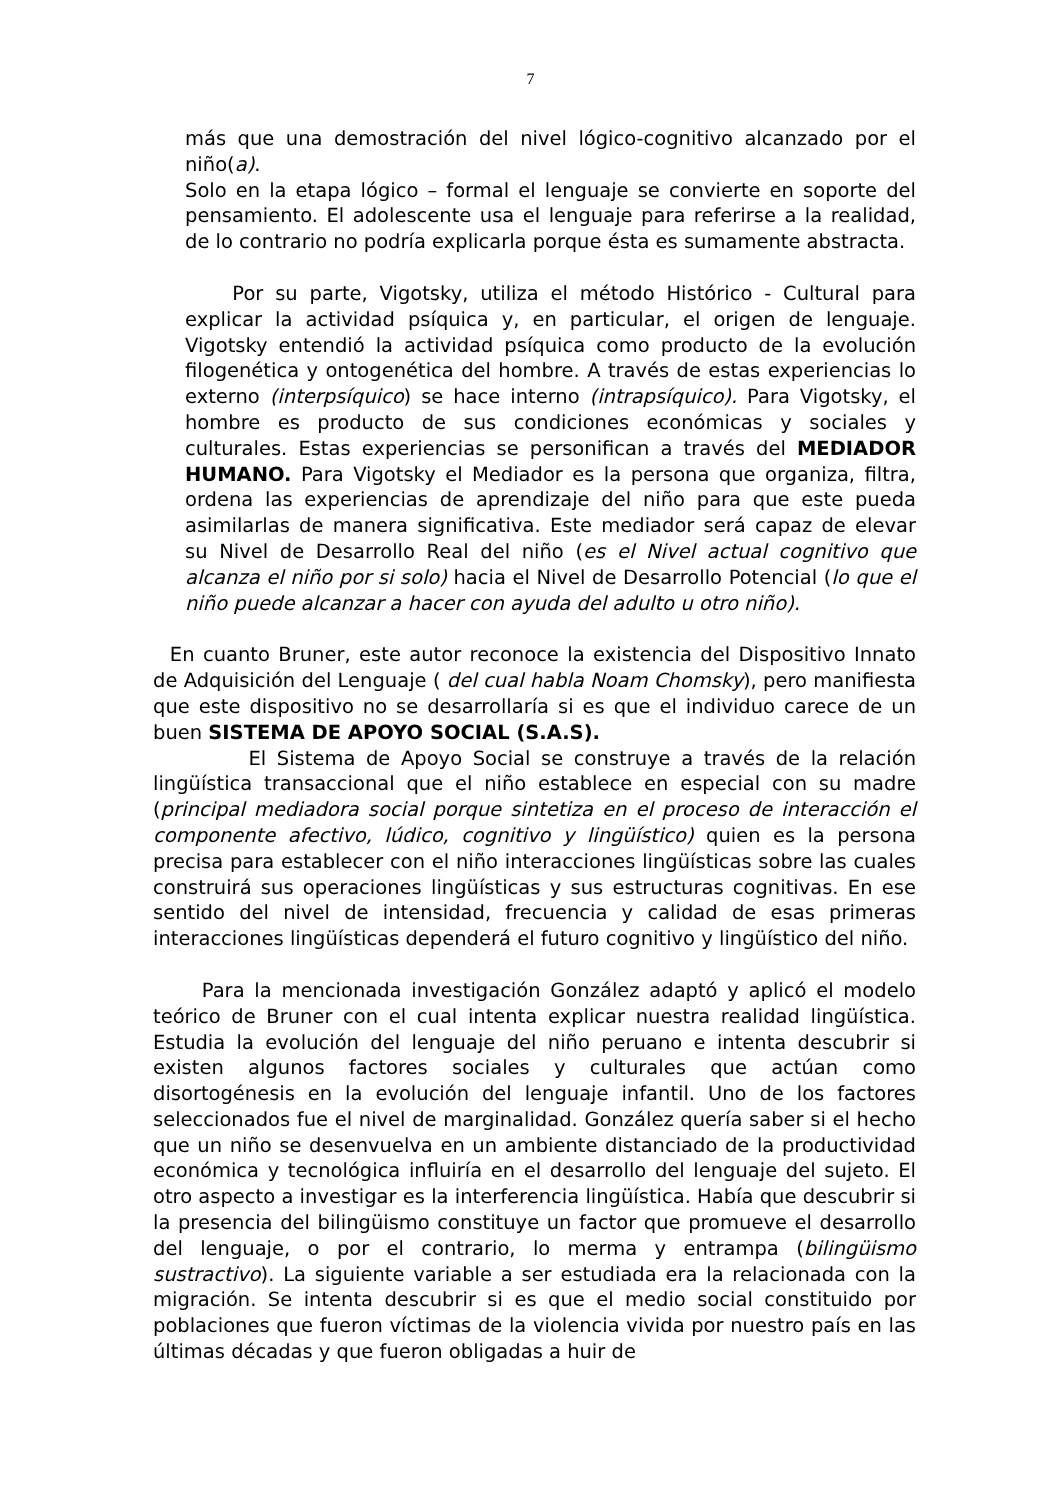7
más que una demostración del nivel lógico-cognitivo alcanzado por el niño(a).
Solo en la etapa lógico – formal el lenguaje se convierte en soporte del pensamiento. El adolescente usa el lenguaje para referirse a la realidad, de lo contrario no podría explicarla porque ésta es sumamente abstracta.
Por su parte, Vigotsky, utiliza el método Histórico - Cultural para explicar la actividad psíquica y, en particular, el origen de lenguaje. Vigotsky entendió la actividad psíquica como producto de la evolución filogenética y ontogenética del hombre. A través de estas experiencias lo externo (interpsíquico) se hace interno (intrapsíquico). Para Vigotsky, el hombre es producto de sus condiciones económicas y sociales y culturales. Estas experiencias se personifican a través del MEDIADOR HUMANO. Para Vigotsky el Mediador es la persona que organiza, filtra, ordena las experiencias de aprendizaje del niño para que este pueda asimilarlas de manera significativa. Este mediador será capaz de elevar su Nivel de Desarrollo Real del niño (es el Nivel actual cognitivo que alcanza el niño por si solo) hacia el Nivel de Desarrollo Potencial (lo que el niño puede alcanzar a hacer con ayuda del adulto u otro niño).
En cuanto Bruner, este autor reconoce la existencia del Dispositivo Innato de Adquisición del Lenguaje ( del cual habla Noam Chomsky), pero manifiesta que este dispositivo no se desarrollaría si es que el individuo carece de un buen SISTEMA DE APOYO SOCIAL (S.A.S).
El Sistema de Apoyo Social se construye a través de la relación lingüística transaccional que el niño establece en especial con su madre (principal mediadora social porque sintetiza en el proceso de interacción el componente afectivo, lúdico, cognitivo y lingüístico) quien es la persona precisa para establecer con el niño interacciones lingüísticas sobre las cuales construirá sus operaciones lingüísticas y sus estructuras cognitivas. En ese sentido del nivel de intensidad, frecuencia y calidad de esas primeras interacciones lingüísticas dependerá el futuro cognitivo y lingüístico del niño.
Para la mencionada investigación González adaptó y aplicó el modelo teórico de Bruner con el cual intenta explicar nuestra realidad lingüística. Estudia la evolución del lenguaje del niño peruano e intenta descubrir si existen algunos factores sociales y culturales que actúan como disortogénesis en la evolución del lenguaje infantil. Uno de los factores seleccionados fue el nivel de marginalidad. González quería saber si el hecho que un niño se desenvuelva en un ambiente distanciado de la productividad económica y tecnológica influiría en el desarrollo del lenguaje del sujeto. El otro aspecto a investigar es la interferencia lingüística. Había que descubrir si la presencia del bilingüismo constituye un factor que promueve el desarrollo del lenguaje, o por el contrario, lo merma y entrampa (bilingüismo sustractivo). La siguiente variable a ser estudiada era la relacionada con la migración. Se intenta descubrir si es que el medio social constituido por poblaciones que fueron víctimas de la violencia vivida por nuestro país en las últimas décadas y que fueron obligadas a huir de